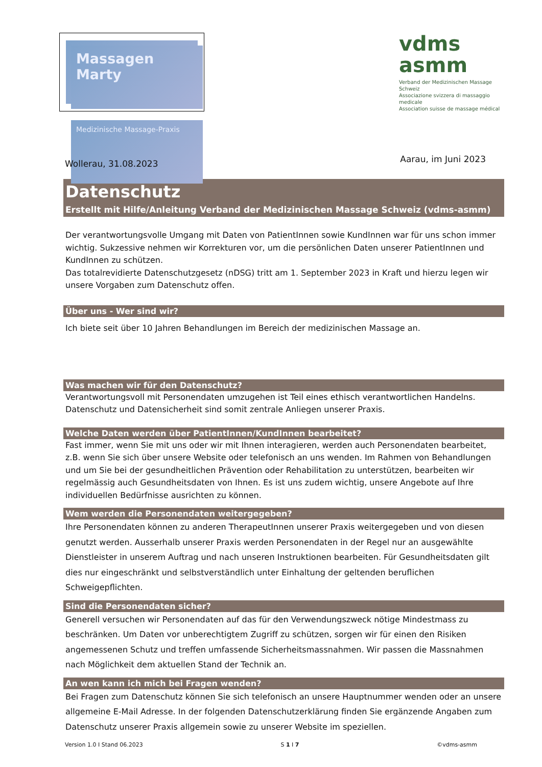Massagen Marty
Medizinische Massage-Praxis
vdms
asmm
Verband der Medizinischen Massage Schweiz
Associazione svizzera di massaggio medicale
Association suisse de massage médical
Wollerau, 31.08.2023
Aarau, im Juni 2023
Datenschutz
Erstellt mit Hilfe/Anleitung Verband der Medizinischen Massage Schweiz (vdms-asmm)
Der verantwortungsvolle Umgang mit Daten von PatientInnen sowie KundInnen war für uns schon immer wichtig. Sukzessive nehmen wir Korrekturen vor, um die persönlichen Daten unserer PatientInnen und KundInnen zu schützen.
Das totalrevidierte Datenschutzgesetz (nDSG) tritt am 1. September 2023 in Kraft und hierzu legen wir unsere Vorgaben zum Datenschutz offen.
Über uns - Wer sind wir?
Ich biete seit über 10 Jahren Behandlungen im Bereich der medizinischen Massage an.
Was machen wir für den Datenschutz?
Verantwortungsvoll mit Personendaten umzugehen ist Teil eines ethisch verantwortlichen Handelns. Datenschutz und Datensicherheit sind somit zentrale Anliegen unserer Praxis.
Welche Daten werden über PatientInnen/KundInnen bearbeitet?
Fast immer, wenn Sie mit uns oder wir mit Ihnen interagieren, werden auch Personendaten bearbeitet, z.B. wenn Sie sich über unsere Website oder telefonisch an uns wenden. Im Rahmen von Behandlungen und um Sie bei der gesundheitlichen Prävention oder Rehabilitation zu unterstützen, bearbeiten wir regelmässig auch Gesundheitsdaten von Ihnen. Es ist uns zudem wichtig, unsere Angebote auf Ihre individuellen Bedürfnisse ausrichten zu können.
Wem werden die Personendaten weitergegeben?
Ihre Personendaten können zu anderen TherapeutInnen unserer Praxis weitergegeben und von diesen genutzt werden. Ausserhalb unserer Praxis werden Personendaten in der Regel nur an ausgewählte Dienstleister in unserem Auftrag und nach unseren Instruktionen bearbeiten. Für Gesundheitsdaten gilt dies nur eingeschränkt und selbstverständlich unter Einhaltung der geltenden beruflichen Schweigepflichten.
Sind die Personendaten sicher?
Generell versuchen wir Personendaten auf das für den Verwendungszweck nötige Mindestmass zu beschränken. Um Daten vor unberechtigtem Zugriff zu schützen, sorgen wir für einen den Risiken angemessenen Schutz und treffen umfassende Sicherheitsmassnahmen. Wir passen die Massnahmen nach Möglichkeit dem aktuellen Stand der Technik an.
An wen kann ich mich bei Fragen wenden?
Bei Fragen zum Datenschutz können Sie sich telefonisch an unsere Hauptnummer wenden oder an unsere allgemeine E-Mail Adresse. In der folgenden Datenschutzerklärung finden Sie ergänzende Angaben zum Datenschutz unserer Praxis allgemein sowie zu unserer Website im speziellen.
Version 1.0 I Stand 06.2023 S 1 I 7 ©vdms-asmm